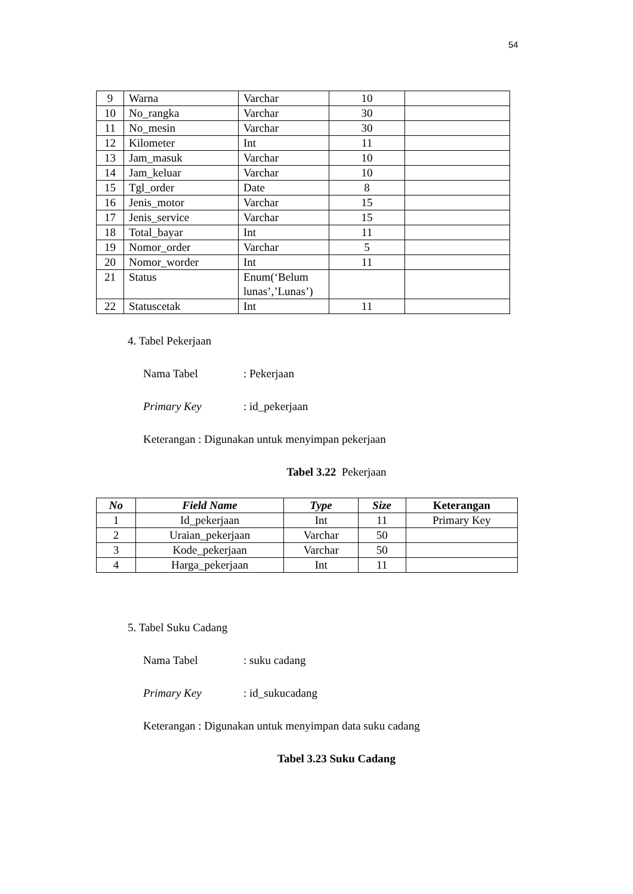54
| 9 | Warna | Varchar | 10 | |
| 10 | No_rangka | Varchar | 30 | |
| 11 | No_mesin | Varchar | 30 | |
| 12 | Kilometer | Int | 11 | |
| 13 | Jam_masuk | Varchar | 10 | |
| 14 | Jam_keluar | Varchar | 10 | |
| 15 | Tgl_order | Date | 8 | |
| 16 | Jenis_motor | Varchar | 15 | |
| 17 | Jenis_service | Varchar | 15 | |
| 18 | Total_bayar | Int | 11 | |
| 19 | Nomor_order | Varchar | 5 | |
| 20 | Nomor_worder | Int | 11 | |
| 21 | Status | Enum(‘Belum lunas’,’Lunas’) | | |
| 22 | Statuscetak | Int | 11 | |
4. Tabel Pekerjaan
Nama Tabel: Pekerjaan
Primary Key: id_pekerjaan
Keterangan : Digunakan untuk menyimpan pekerjaan
Tabel 3.22 Pekerjaan
| No | Field Name | Type | Size | Keterangan |
| --- | --- | --- | --- | --- |
| 1 | Id_pekerjaan | Int | 11 | Primary Key |
| 2 | Uraian_pekerjaan | Varchar | 50 | |
| 3 | Kode_pekerjaan | Varchar | 50 | |
| 4 | Harga_pekerjaan | Int | 11 | |
5. Tabel Suku Cadang
Nama Tabel: suku cadang
Primary Key: id_sukucadang
Keterangan : Digunakan untuk menyimpan data suku cadang
Tabel 3.23 Suku Cadang